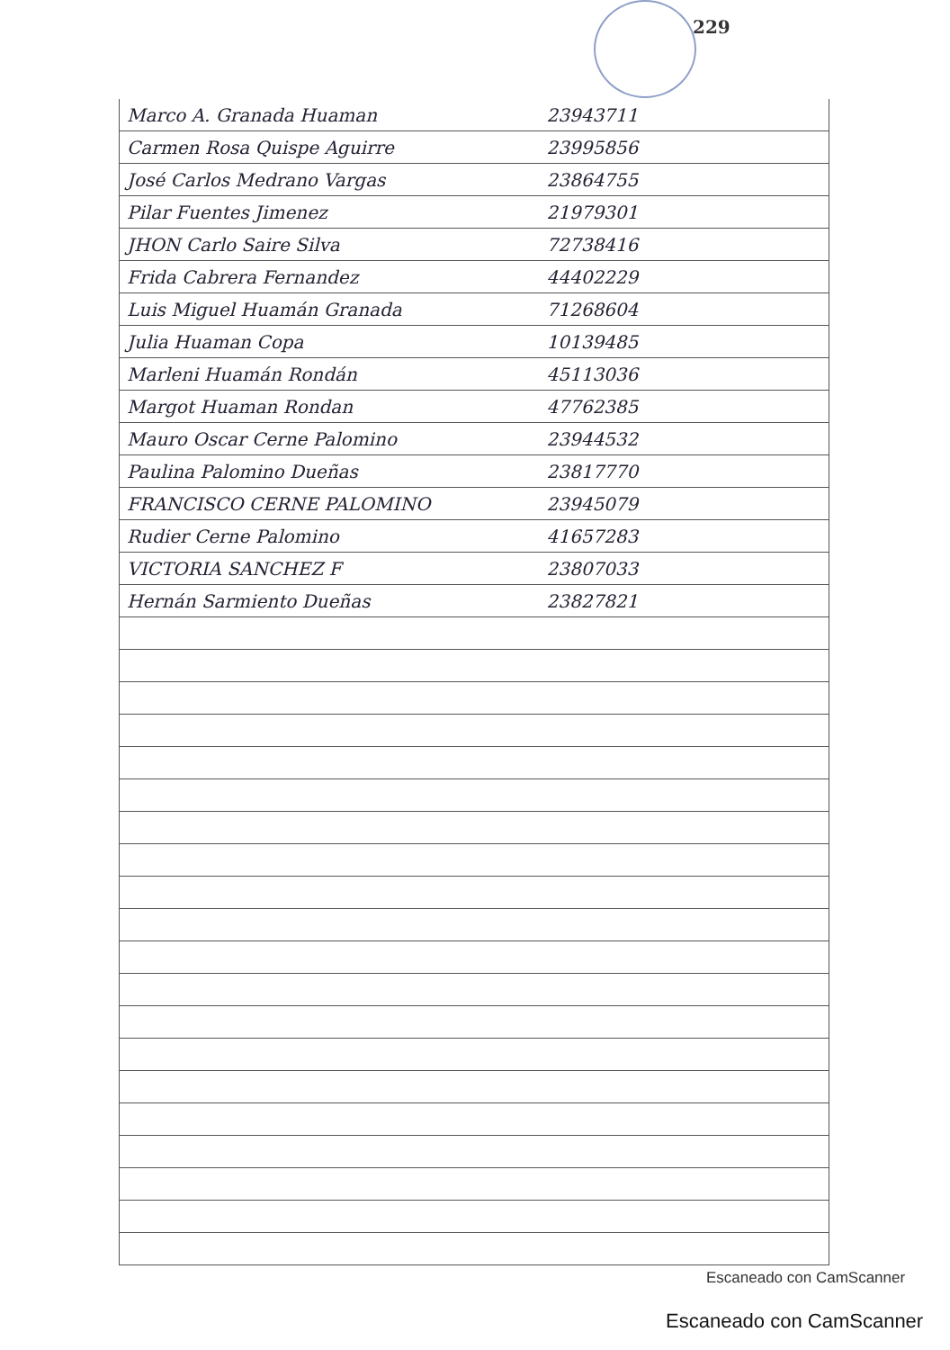229
| Marco A. Granada Huaman | 23943711 | |
| Carmen Rosa Quispe Aguirre | 23995856 | |
| José Carlos Medrano Vargas | 23864755 | |
| Pilar Fuentes Jimenez | 21979301 | |
| JHON Carlo Saire Silva | 72738416 | |
| Frida Cabrera Fernandez | 44402229 | |
| Luis Miguel Huamán Granada | 71268604 | |
| Julia Huaman Copa | 10139485 | |
| Marleni Huamán Rondán | 45113036 | |
| Margot Huaman Rondan | 47762385 | |
| Mauro Oscar Cerne Palomino | 23944532 | |
| Paulina Palomino Dueñas | 23817770 | |
| FRANCISCO CERNE PALOMINO | 23945079 | |
| Rudier Cerne Palomino | 41657283 | |
| VICTORIA SANCHEZ F | 23807033 | |
| Hernán Sarmiento Dueñas | 23827821 | |
Escaneado con CamScanner
Escaneado con CamScanner